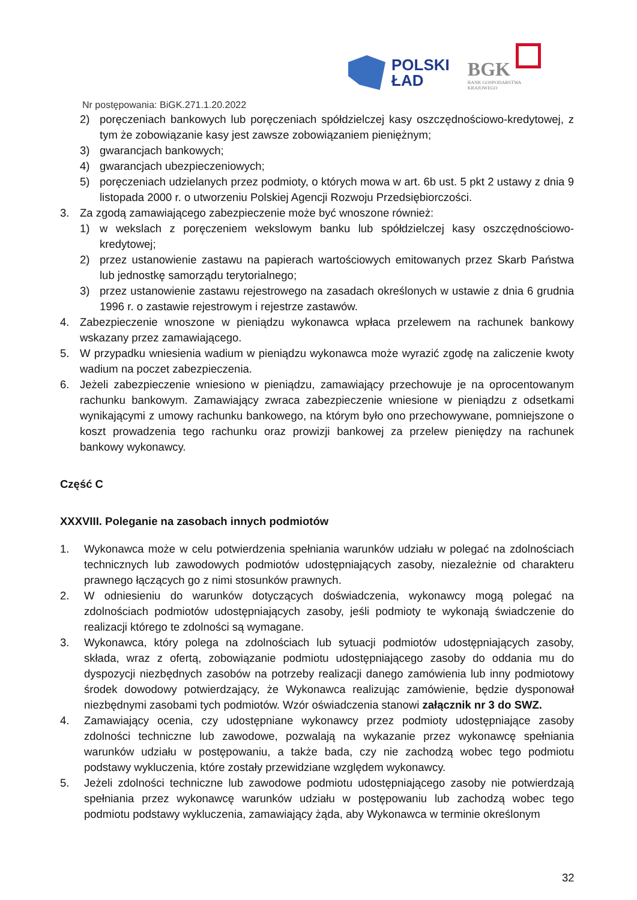POLSKI
ŁAD
BGK
BANK GOSPODARSTWA
KRAJOWEGO
Nr postępowania: BiGK.271.1.20.2022
2) poręczeniach bankowych lub poręczeniach spółdzielczej kasy oszczędnościowo-kredytowej, z tym że zobowiązanie kasy jest zawsze zobowiązaniem pieniężnym;
3) gwarancjach bankowych;
4) gwarancjach ubezpieczeniowych;
5) poręczeniach udzielanych przez podmioty, o których mowa w art. 6b ust. 5 pkt 2 ustawy z dnia 9 listopada 2000 r. o utworzeniu Polskiej Agencji Rozwoju Przedsiębiorczości.
3. Za zgodą zamawiającego zabezpieczenie może być wnoszone również:
1) w wekslach z poręczeniem wekslowym banku lub spółdzielczej kasy oszczędnościowo-kredytowej;
2) przez ustanowienie zastawu na papierach wartościowych emitowanych przez Skarb Państwa lub jednostkę samorządu terytorialnego;
3) przez ustanowienie zastawu rejestrowego na zasadach określonych w ustawie z dnia 6 grudnia 1996 r. o zastawie rejestrowym i rejestrze zastawów.
4. Zabezpieczenie wnoszone w pieniądzu wykonawca wpłaca przelewem na rachunek bankowy wskazany przez zamawiającego.
5. W przypadku wniesienia wadium w pieniądzu wykonawca może wyrazić zgodę na zaliczenie kwoty wadium na poczet zabezpieczenia.
6. Jeżeli zabezpieczenie wniesiono w pieniądzu, zamawiający przechowuje je na oprocentowanym rachunku bankowym. Zamawiający zwraca zabezpieczenie wniesione w pieniądzu z odsetkami wynikającymi z umowy rachunku bankowego, na którym było ono przechowywane, pomniejszone o koszt prowadzenia tego rachunku oraz prowizji bankowej za przelew pieniędzy na rachunek bankowy wykonawcy.
Część C
XXXVIII. Poleganie na zasobach innych podmiotów
1. Wykonawca może w celu potwierdzenia spełniania warunków udziału w polegać na zdolnościach technicznych lub zawodowych podmiotów udostępniających zasoby, niezależnie od charakteru prawnego łączących go z nimi stosunków prawnych.
2. W odniesieniu do warunków dotyczących doświadczenia, wykonawcy mogą polegać na zdolnościach podmiotów udostępniających zasoby, jeśli podmioty te wykonają świadczenie do realizacji którego te zdolności są wymagane.
3. Wykonawca, który polega na zdolnościach lub sytuacji podmiotów udostępniających zasoby, składa, wraz z ofertą, zobowiązanie podmiotu udostępniającego zasoby do oddania mu do dyspozycji niezbędnych zasobów na potrzeby realizacji danego zamówienia lub inny podmiotowy środek dowodowy potwierdzający, że Wykonawca realizując zamówienie, będzie dysponował niezbędnymi zasobami tych podmiotów. Wzór oświadczenia stanowi załącznik nr 3 do SWZ.
4. Zamawiający ocenia, czy udostępniane wykonawcy przez podmioty udostępniające zasoby zdolności techniczne lub zawodowe, pozwalają na wykazanie przez wykonawcę spełniania warunków udziału w postępowaniu, a także bada, czy nie zachodzą wobec tego podmiotu podstawy wykluczenia, które zostały przewidziane względem wykonawcy.
5. Jeżeli zdolności techniczne lub zawodowe podmiotu udostępniającego zasoby nie potwierdzają spełniania przez wykonawcę warunków udziału w postępowaniu lub zachodzą wobec tego podmiotu podstawy wykluczenia, zamawiający żąda, aby Wykonawca w terminie określonym
32